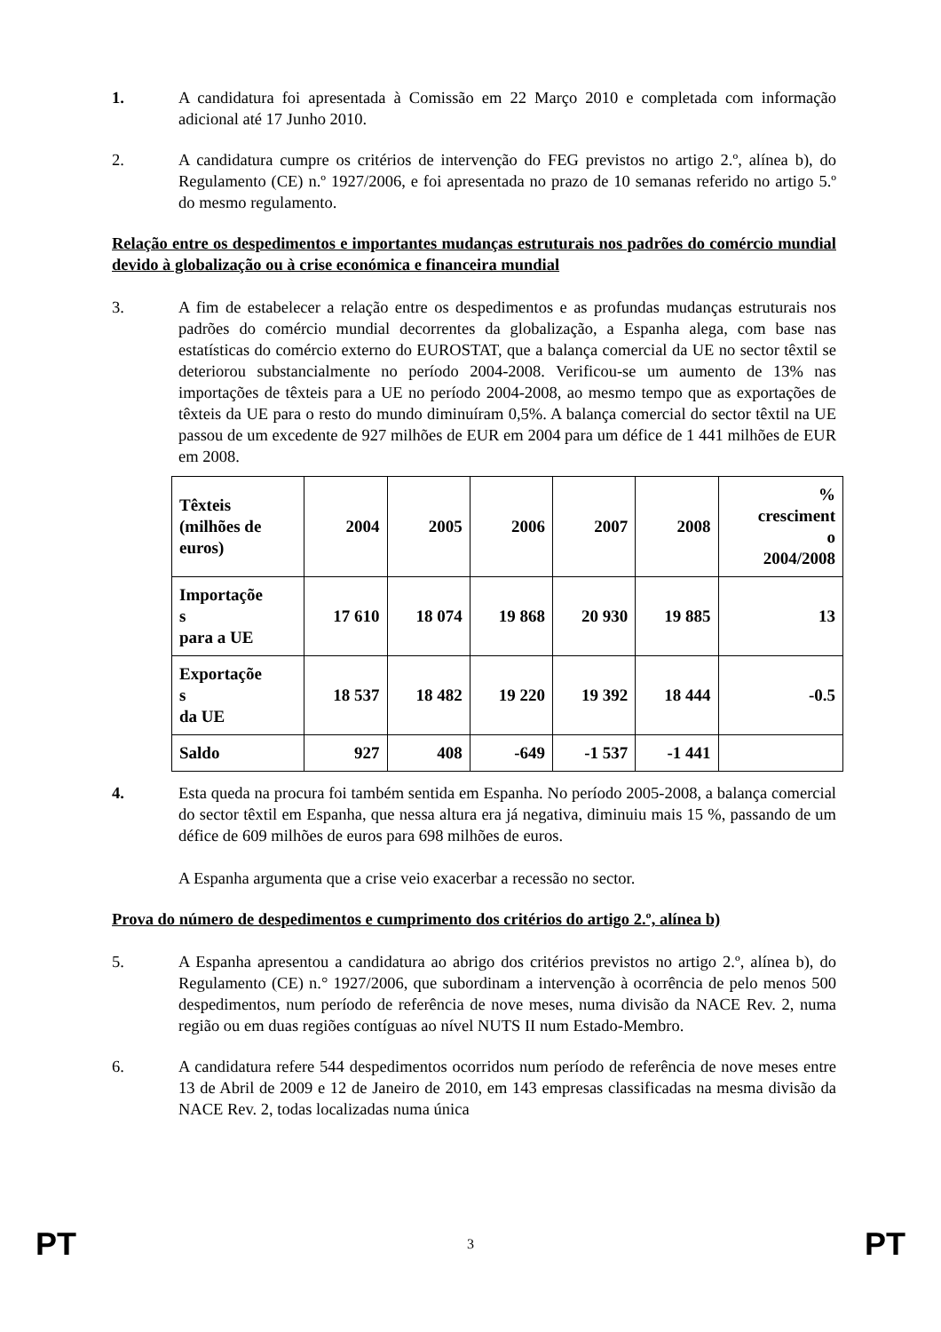1. A candidatura foi apresentada à Comissão em 22 Março 2010 e completada com informação adicional até 17 Junho 2010.
2. A candidatura cumpre os critérios de intervenção do FEG previstos no artigo 2.º, alínea b), do Regulamento (CE) n.º 1927/2006, e foi apresentada no prazo de 10 semanas referido no artigo 5.º do mesmo regulamento.
Relação entre os despedimentos e importantes mudanças estruturais nos padrões do comércio mundial devido à globalização ou à crise económica e financeira mundial
3. A fim de estabelecer a relação entre os despedimentos e as profundas mudanças estruturais nos padrões do comércio mundial decorrentes da globalização, a Espanha alega, com base nas estatísticas do comércio externo do EUROSTAT, que a balança comercial da UE no sector têxtil se deteriorou substancialmente no período 2004-2008. Verificou-se um aumento de 13% nas importações de têxteis para a UE no período 2004-2008, ao mesmo tempo que as exportações de têxteis da UE para o resto do mundo diminuíram 0,5%. A balança comercial do sector têxtil na UE passou de um excedente de 927 milhões de EUR em 2004 para um défice de 1 441 milhões de EUR em 2008.
| Têxteis (milhões de euros) | 2004 | 2005 | 2006 | 2007 | 2008 | % cresciment o 2004/2008 |
| Importaçõe s para a UE | 17 610 | 18 074 | 19 868 | 20 930 | 19 885 | 13 |
| Exportaçõe s da UE | 18 537 | 18 482 | 19 220 | 19 392 | 18 444 | -0.5 |
| Saldo | 927 | 408 | -649 | -1 537 | -1 441 | |
4. Esta queda na procura foi também sentida em Espanha. No período 2005-2008, a balança comercial do sector têxtil em Espanha, que nessa altura era já negativa, diminuiu mais 15 %, passando de um défice de 609 milhões de euros para 698 milhões de euros.
A Espanha argumenta que a crise veio exacerbar a recessão no sector.
Prova do número de despedimentos e cumprimento dos critérios do artigo 2.º, alínea b)
5. A Espanha apresentou a candidatura ao abrigo dos critérios previstos no artigo 2.º, alínea b), do Regulamento (CE) n.° 1927/2006, que subordinam a intervenção à ocorrência de pelo menos 500 despedimentos, num período de referência de nove meses, numa divisão da NACE Rev. 2, numa região ou em duas regiões contíguas ao nível NUTS II num Estado-Membro.
6. A candidatura refere 544 despedimentos ocorridos num período de referência de nove meses entre 13 de Abril de 2009 e 12 de Janeiro de 2010, em 143 empresas classificadas na mesma divisão da NACE Rev. 2, todas localizadas numa única
PT 3 PT